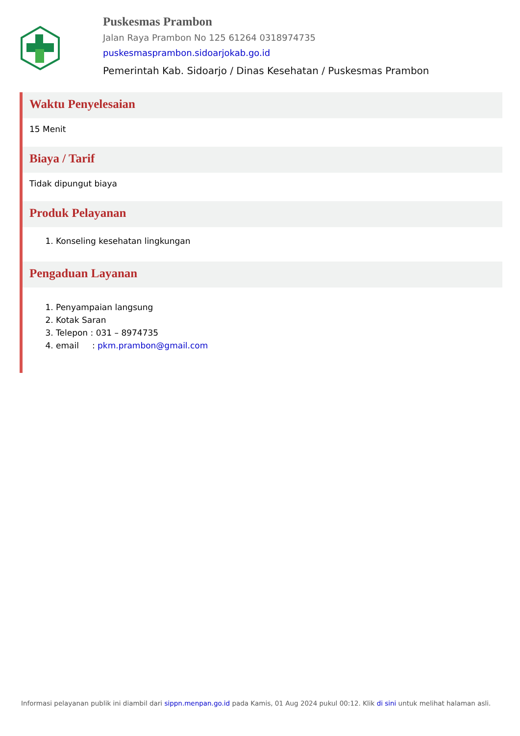Puskesmas Prambon
Jalan Raya Prambon No 125 61264 0318974735
puskesmasprambon.sidoarjokab.go.id
Pemerintah Kab. Sidoarjo / Dinas Kesehatan / Puskesmas Prambon
Waktu Penyelesaian
15 Menit
Biaya / Tarif
Tidak dipungut biaya
Produk Pelayanan
1. Konseling kesehatan lingkungan
Pengaduan Layanan
1. Penyampaian langsung
2. Kotak Saran
3. Telepon : 031 – 8974735
4. email : pkm.prambon@gmail.com
Informasi pelayanan publik ini diambil dari sippn.menpan.go.id pada Kamis, 01 Aug 2024 pukul 00:12. Klik di sini untuk melihat halaman asli.